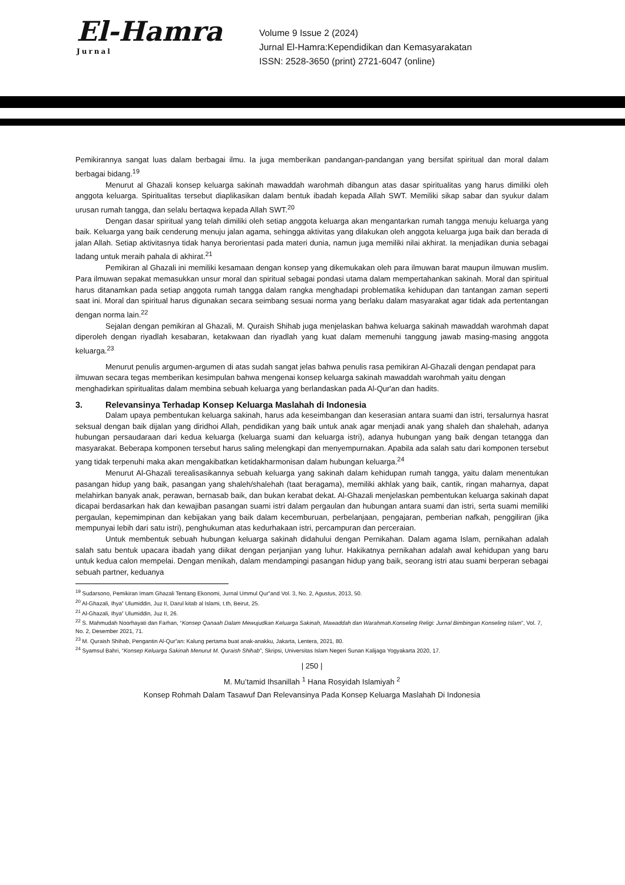El-Hamra Jurnal
Volume 9 Issue 2 (2024)
Jurnal El-Hamra:Kependidikan dan Kemasyarakatan
ISSN: 2528-3650 (print) 2721-6047 (online)
Pemikirannya sangat luas dalam berbagai ilmu. Ia juga memberikan pandangan-pandangan yang bersifat spiritual dan moral dalam berbagai bidang.<sup>19</sup>
Menurut al Ghazali konsep keluarga sakinah mawaddah warohmah dibangun atas dasar spiritualitas yang harus dimiliki oleh anggota keluarga. Spiritualitas tersebut diaplikasikan dalam bentuk ibadah kepada Allah SWT. Memiliki sikap sabar dan syukur dalam urusan rumah tangga, dan selalu bertaqwa kepada Allah SWT.<sup>20</sup>
Dengan dasar spiritual yang telah dimiliki oleh setiap anggota keluarga akan mengantarkan rumah tangga menuju keluarga yang baik. Keluarga yang baik cenderung menuju jalan agama, sehingga aktivitas yang dilakukan oleh anggota keluarga juga baik dan berada di jalan Allah. Setiap aktivitasnya tidak hanya berorientasi pada materi dunia, namun juga memiliki nilai akhirat. Ia menjadikan dunia sebagai ladang untuk meraih pahala di akhirat.<sup>21</sup>
Pemikiran al Ghazali ini memiliki kesamaan dengan konsep yang dikemukakan oleh para ilmuwan barat maupun ilmuwan muslim. Para ilmuwan sepakat memasukkan unsur moral dan spiritual sebagai pondasi utama dalam mempertahankan sakinah. Moral dan spiritual harus ditanamkan pada setiap anggota rumah tangga dalam rangka menghadapi problematika kehidupan dan tantangan zaman seperti saat ini. Moral dan spiritual harus digunakan secara seimbang sesuai norma yang berlaku dalam masyarakat agar tidak ada pertentangan dengan norma lain.<sup>22</sup>
Sejalan dengan pemikiran al Ghazali, M. Quraish Shihab juga menjelaskan bahwa keluarga sakinah mawaddah warohmah dapat diperoleh dengan riyadlah kesabaran, ketakwaan dan riyadlah yang kuat dalam memenuhi tanggung jawab masing-masing anggota keluarga.<sup>23</sup>
Menurut penulis argumen-argumen di atas sudah sangat jelas bahwa penulis rasa pemikiran Al-Ghazali dengan pendapat para ilmuwan secara tegas memberikan kesimpulan bahwa mengenai konsep keluarga sakinah mawaddah warohmah yaitu dengan menghadirkan spiritualitas dalam membina sebuah keluarga yang berlandaskan pada Al-Qur'an dan hadits.
3. Relevansinya Terhadap Konsep Keluarga Maslahah di Indonesia
Dalam upaya pembentukan keluarga sakinah, harus ada keseimbangan dan keserasian antara suami dan istri, tersalurnya hasrat seksual dengan baik dijalan yang diridhoi Allah, pendidikan yang baik untuk anak agar menjadi anak yang shaleh dan shalehah, adanya hubungan persaudaraan dari kedua keluarga (keluarga suami dan keluarga istri), adanya hubungan yang baik dengan tetangga dan masyarakat. Beberapa komponen tersebut harus saling melengkapi dan menyempurnakan. Apabila ada salah satu dari komponen tersebut yang tidak terpenuhi maka akan mengakibatkan ketidakharmonisan dalam hubungan keluarga.<sup>24</sup>
Menurut Al-Ghazali terealisasikannya sebuah keluarga yang sakinah dalam kehidupan rumah tangga, yaitu dalam menentukan pasangan hidup yang baik, pasangan yang shaleh/shalehah (taat beragama), memiliki akhlak yang baik, cantik, ringan maharnya, dapat melahirkan banyak anak, perawan, bernasab baik, dan bukan kerabat dekat. Al-Ghazali menjelaskan pembentukan keluarga sakinah dapat dicapai berdasarkan hak dan kewajiban pasangan suami istri dalam pergaulan dan hubungan antara suami dan istri, serta suami memiliki pergaulan, kepemimpinan dan kebijakan yang baik dalam kecemburuan, perbelanjaan, pengajaran, pemberian nafkah, penggiliran (jika mempunyai lebih dari satu istri), penghukuman atas kedurhakaan istri, percampuran dan perceraian.
Untuk membentuk sebuah hubungan keluarga sakinah didahului dengan Pernikahan. Dalam agama Islam, pernikahan adalah salah satu bentuk upacara ibadah yang diikat dengan perjanjian yang luhur. Hakikatnya pernikahan adalah awal kehidupan yang baru untuk kedua calon mempelai. Dengan menikah, dalam mendampingi pasangan hidup yang baik, seorang istri atau suami berperan sebagai sebuah partner, keduanya
<sup>19</sup> Sudarsono, Pemikiran Imam Ghazali Tentang Ekonomi, Jurnal Ummul Qur‟and Vol. 3, No. 2, Agustus, 2013, 50.
<sup>20</sup> Al-Ghazali, Ihya‟ Ulumiddin, Juz II, Darul kitab al Islami, t.th, Beirut, 25.
<sup>21</sup> Al-Ghazali, Ihya‟ Ulumiddin, Juz II, 26.
<sup>22</sup> S. Mahmudah Noorhayati dan Farhan, “Konsep Qanaah Dalam Mewujudkan Keluarga Sakinah, Mawaddah dan Warahmah.Konseling Religi: Jurnal Bimbingan Konseling Islam”, Vol. 7, No. 2, Desember 2021, 71.
<sup>23</sup> M. Quraish Shihab, Pengantin Al-Qur‟an: Kalung pertama buat anak-anakku, Jakarta, Lentera, 2021, 80.
<sup>24</sup> Syamsul Bahri, “Konsep Keluarga Sakinah Menurut M. Quraish Shihab”, Skripsi, Universitas Islam Negeri Sunan Kalijaga Yogyakarta 2020, 17.
| 250 |
M. Mu’tamid Ihsanillah <sup>1</sup> Hana Rosyidah Islamiyah <sup>2</sup>
Konsep Rohmah Dalam Tasawuf Dan Relevansinya Pada Konsep Keluarga Maslahah Di Indonesia